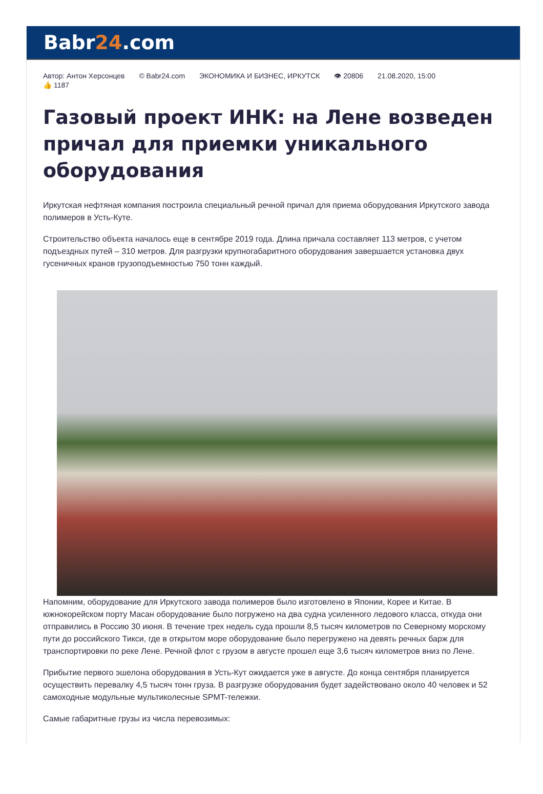Babr24.com
Автор: Антон Херсонцев © Babr24.com ЭКОНОМИКА И БИЗНЕС, ИРКУТСК 👁 20806 21.08.2020, 15:00
👍 1187
Газовый проект ИНК: на Лене возведен причал для приемки уникального оборудования
Иркутская нефтяная компания построила специальный речной причал для приема оборудования Иркутского завода полимеров в Усть-Куте.
Строительство объекта началось еще в сентябре 2019 года. Длина причала составляет 113 метров, с учетом подъездных путей – 310 метров. Для разгрузки крупногабаритного оборудования завершается установка двух гусеничных кранов грузоподъемностью 750 тонн каждый.
Напомним, оборудование для Иркутского завода полимеров было изготовлено в Японии, Корее и Китае. В южнокорейском порту Масан оборудование было погружено на два судна усиленного ледового класса, откуда они отправились в Россию 30 июня. В течение трех недель суда прошли 8,5 тысяч километров по Северному морскому пути до российского Тикси, где в открытом море оборудование было перегружено на девять речных барж для транспортировки по реке Лене. Речной флот с грузом в августе прошел еще 3,6 тысяч километров вниз по Лене.
Прибытие первого эшелона оборудования в Усть-Кут ожидается уже в августе. До конца сентября планируется осуществить перевалку 4,5 тысяч тонн груза. В разгрузке оборудования будет задействовано около 40 человек и 52 самоходные модульные мультиколесные SPMT-тележки.
Самые габаритные грузы из числа перевозимых: